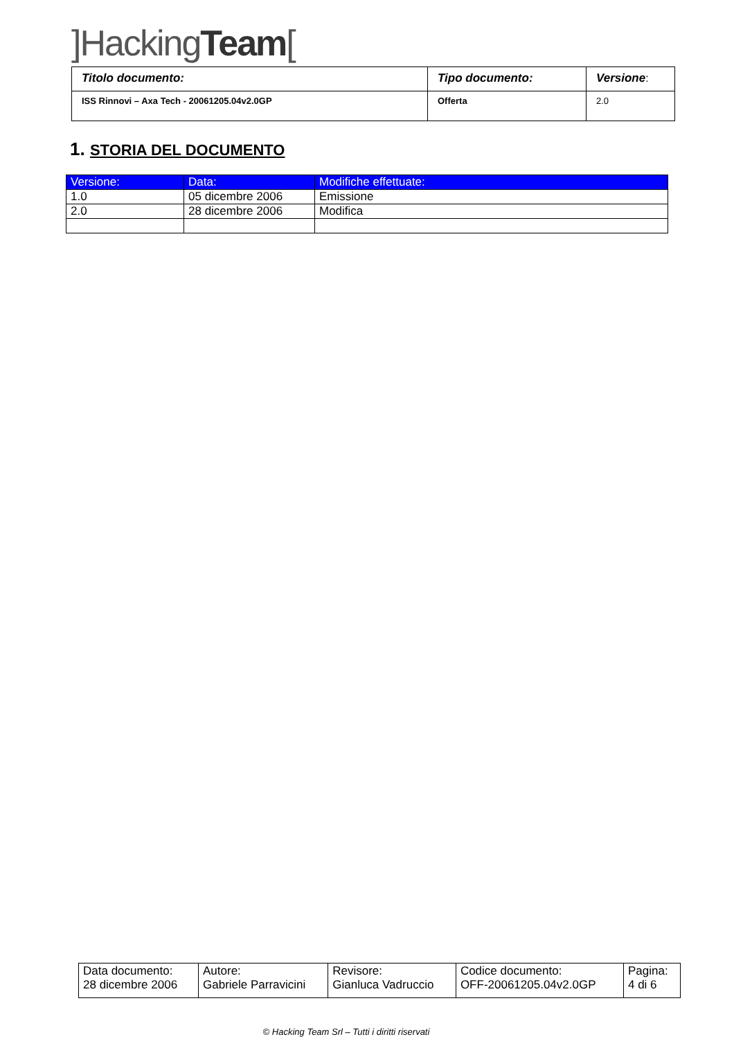]HackingTeam[
| Titolo documento: | Tipo documento: | Versione : |
| ISS Rinnovi – Axa Tech - 20061205.04v2.0GP | Offerta | 2.0 |
1. STORIA DEL DOCUMENTO
| Versione: | Data: | Modifiche effettuate: |
| --- | --- | --- |
| 1.0 | 05 dicembre 2006 | Emissione |
| 2.0 | 28 dicembre 2006 | Modifica |
| Data documento: 28 dicembre 2006 | Autore: Gabriele Parravicini | Revisore: Gianluca Vadruccio | Codice documento: OFF-20061205.04v2.0GP | Pagina: 4 di 6 |
© Hacking Team Srl – Tutti i diritti riservati